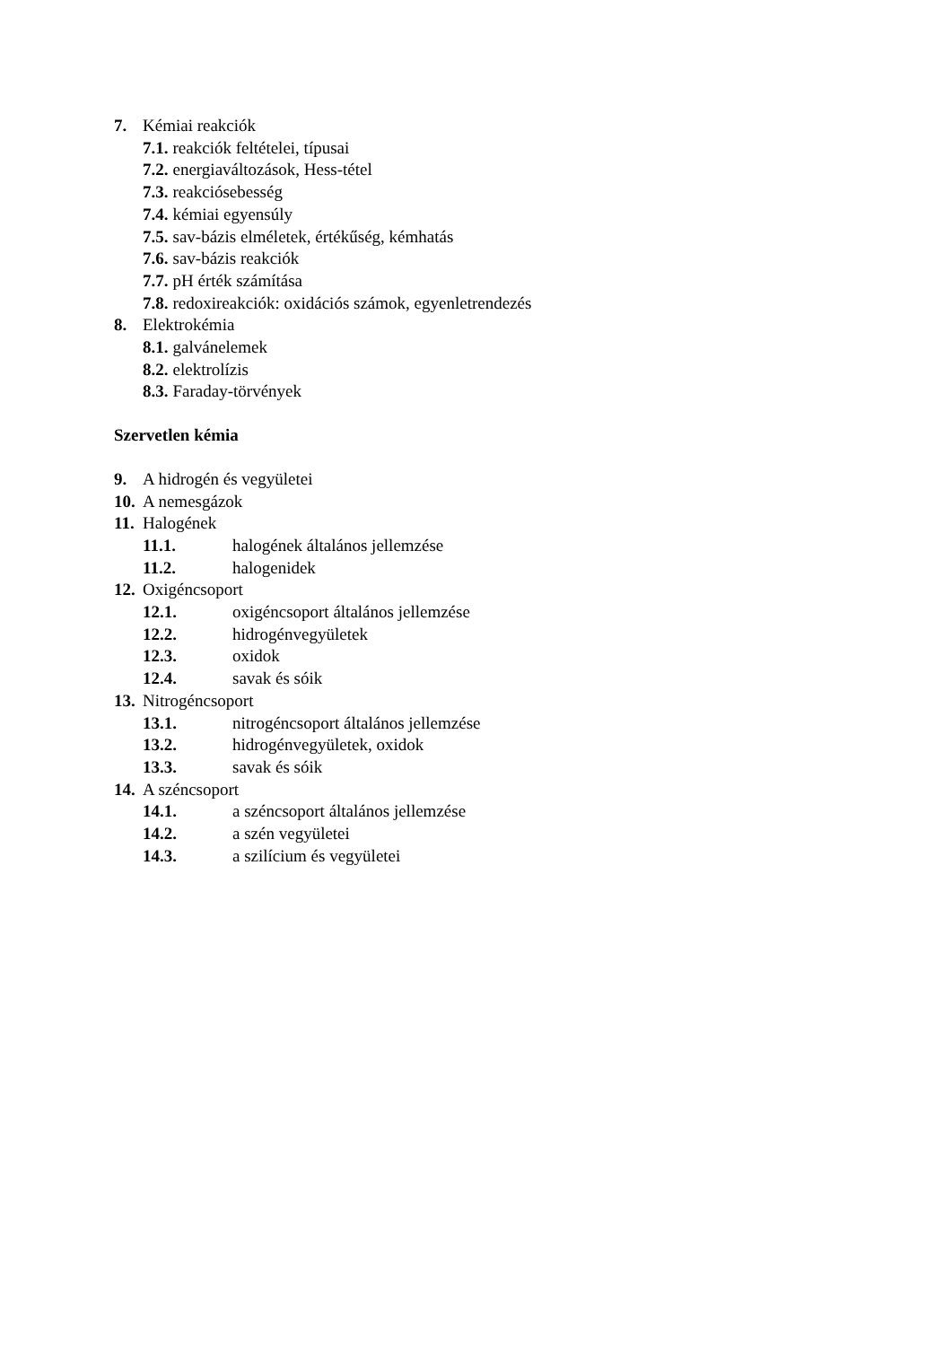7. Kémiai reakciók
7.1. reakciók feltételei, típusai
7.2. energiaváltozások, Hess-tétel
7.3. reakciósebesség
7.4. kémiai egyensúly
7.5. sav-bázis elméletek, értékűség, kémhatás
7.6. sav-bázis reakciók
7.7. pH érték számítása
7.8. redoxireakciók: oxidációs számok, egyenletrendezés
8. Elektrokémia
8.1. galvánelemek
8.2. elektrolízis
8.3. Faraday-törvények
Szervetlen kémia
9. A hidrogén és vegyületei
10. A nemesgázok
11. Halogének
11.1. halogének általános jellemzése
11.2. halogenidek
12. Oxigéncsoport
12.1. oxigéncsoport általános jellemzése
12.2. hidrogénvegyületek
12.3. oxidok
12.4. savak és sóik
13. Nitrogéncsoport
13.1. nitrogéncsoport általános jellemzése
13.2. hidrogénvegyületek, oxidok
13.3. savak és sóik
14. A széncsoport
14.1. a széncsoport általános jellemzése
14.2. a szén vegyületei
14.3. a szilícium és vegyületei